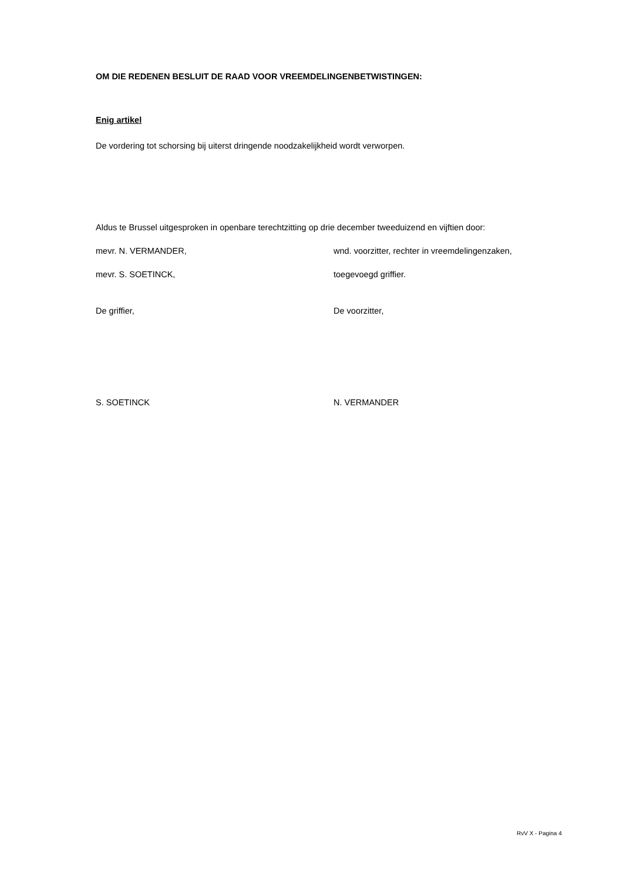OM DIE REDENEN BESLUIT DE RAAD VOOR VREEMDELINGENBETWISTINGEN:
Enig artikel
De vordering tot schorsing bij uiterst dringende noodzakelijkheid wordt verworpen.
Aldus te Brussel uitgesproken in openbare terechtzitting op drie december tweeduizend en vijftien door:
mevr. N. VERMANDER, wnd. voorzitter, rechter in vreemdelingenzaken,
mevr. S. SOETINCK, toegevoegd griffier.
De griffier, De voorzitter,
S. SOETINCK N. VERMANDER
RvV X - Pagina 4